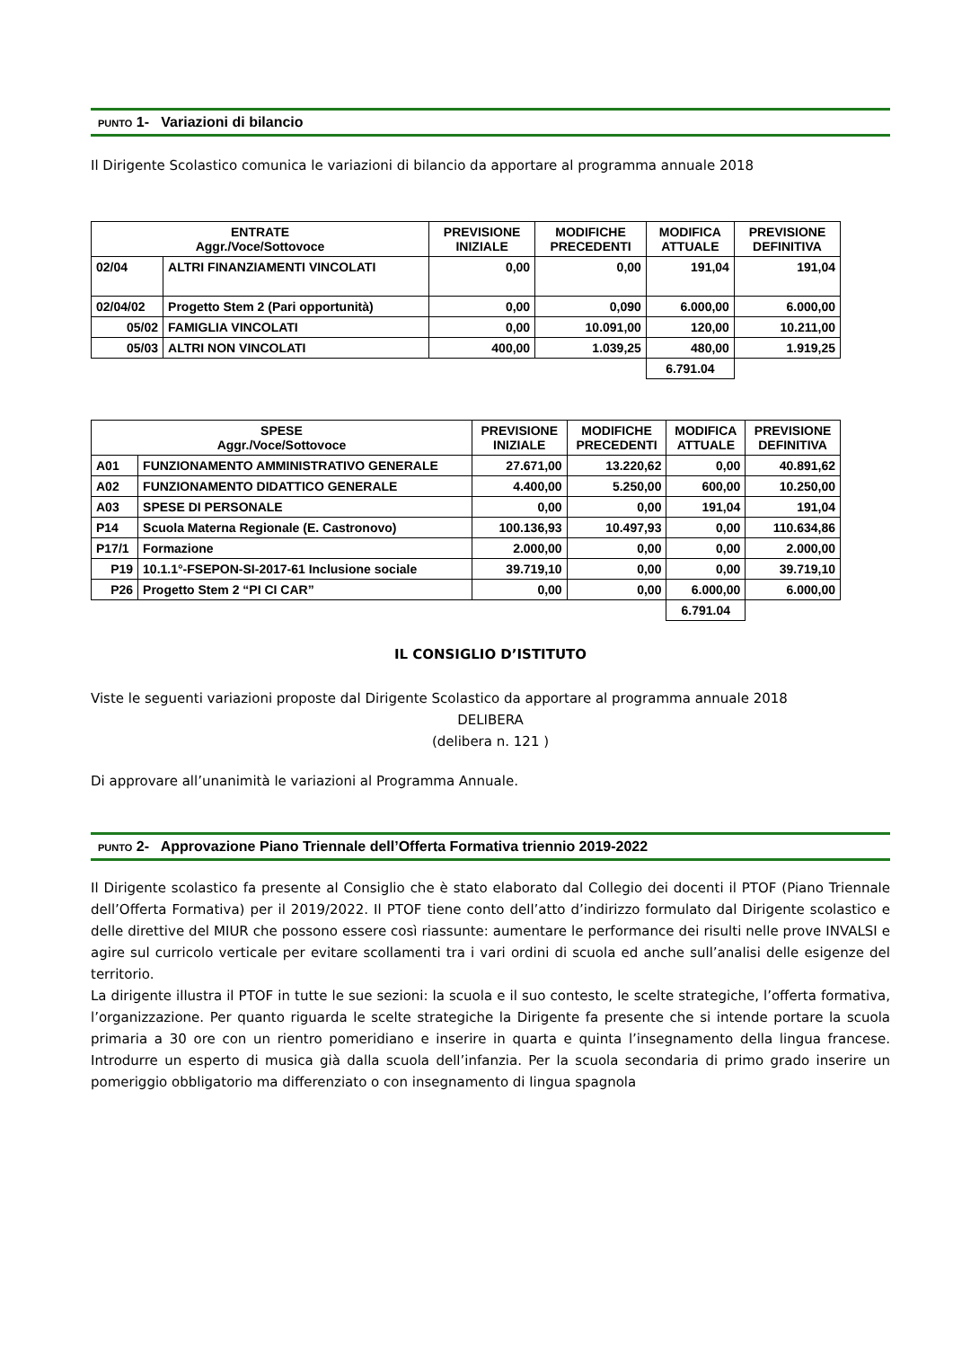PUNTO 1- Variazioni di bilancio
Il Dirigente Scolastico comunica le variazioni di bilancio da apportare al programma annuale 2018
| ENTRATE Aggr./Voce/Sottovoce | | PREVISIONE INIZIALE | MODIFICHE PRECEDENTI | MODIFICA ATTUALE | PREVISIONE DEFINITIVA |
| --- | --- | --- | --- | --- | --- |
| 02/04 | ALTRI FINANZIAMENTI VINCOLATI | 0,00 | 0,00 | 191,04 | 191,04 |
| 02/04/02 | Progetto Stem 2 (Pari opportunità) | 0,00 | 0,090 | 6.000,00 | 6.000,00 |
| 05/02 | FAMIGLIA VINCOLATI | 0,00 | 10.091,00 | 120,00 | 10.211,00 |
| 05/03 | ALTRI NON VINCOLATI | 400,00 | 1.039,25 | 480,00 | 1.919,25 |
| | | | | 6.791.04 | |
| SPESE Aggr./Voce/Sottovoce | | PREVISIONE INIZIALE | MODIFICHE PRECEDENTI | MODIFICA ATTUALE | PREVISIONE DEFINITIVA |
| --- | --- | --- | --- | --- | --- |
| A01 | FUNZIONAMENTO AMMINISTRATIVO GENERALE | 27.671,00 | 13.220,62 | 0,00 | 40.891,62 |
| A02 | FUNZIONAMENTO DIDATTICO GENERALE | 4.400,00 | 5.250,00 | 600,00 | 10.250,00 |
| A03 | SPESE DI PERSONALE | 0,00 | 0,00 | 191,04 | 191,04 |
| P14 | Scuola Materna Regionale (E. Castronovo) | 100.136,93 | 10.497,93 | 0,00 | 110.634,86 |
| P17/1 | Formazione | 2.000,00 | 0,00 | 0,00 | 2.000,00 |
| P19 | 10.1.1°-FSEPON-SI-2017-61 Inclusione sociale | 39.719,10 | 0,00 | 0,00 | 39.719,10 |
| P26 | Progetto Stem 2 “PI CI CAR” | 0,00 | 0,00 | 6.000,00 | 6.000,00 |
| | | | | 6.791.04 | |
IL CONSIGLIO D’ISTITUTO
Viste le seguenti variazioni proposte dal Dirigente Scolastico da apportare al programma annuale 2018
DELIBERA
(delibera n. 121 )
Di approvare all’unanimità le variazioni al Programma Annuale.
PUNTO 2- Approvazione Piano Triennale dell’Offerta Formativa triennio 2019-2022
Il Dirigente scolastico fa presente al Consiglio che è stato elaborato dal Collegio dei docenti il PTOF (Piano Triennale dell’Offerta Formativa) per il 2019/2022. Il PTOF tiene conto dell’atto d’indirizzo formulato dal Dirigente scolastico e delle direttive del MIUR che possono essere così riassunte: aumentare le performance dei risulti nelle prove INVALSI e agire sul curricolo verticale per evitare scollamenti tra i vari ordini di scuola ed anche sull’analisi delle esigenze del territorio.
La dirigente illustra il PTOF in tutte le sue sezioni: la scuola e il suo contesto, le scelte strategiche, l’offerta formativa, l’organizzazione. Per quanto riguarda le scelte strategiche la Dirigente fa presente che si intende portare la scuola primaria a 30 ore con un rientro pomeridiano e inserire in quarta e quinta l’insegnamento della lingua francese. Introdurre un esperto di musica già dalla scuola dell’infanzia. Per la scuola secondaria di primo grado inserire un pomeriggio obbligatorio ma differenziato o con insegnamento di lingua spagnola